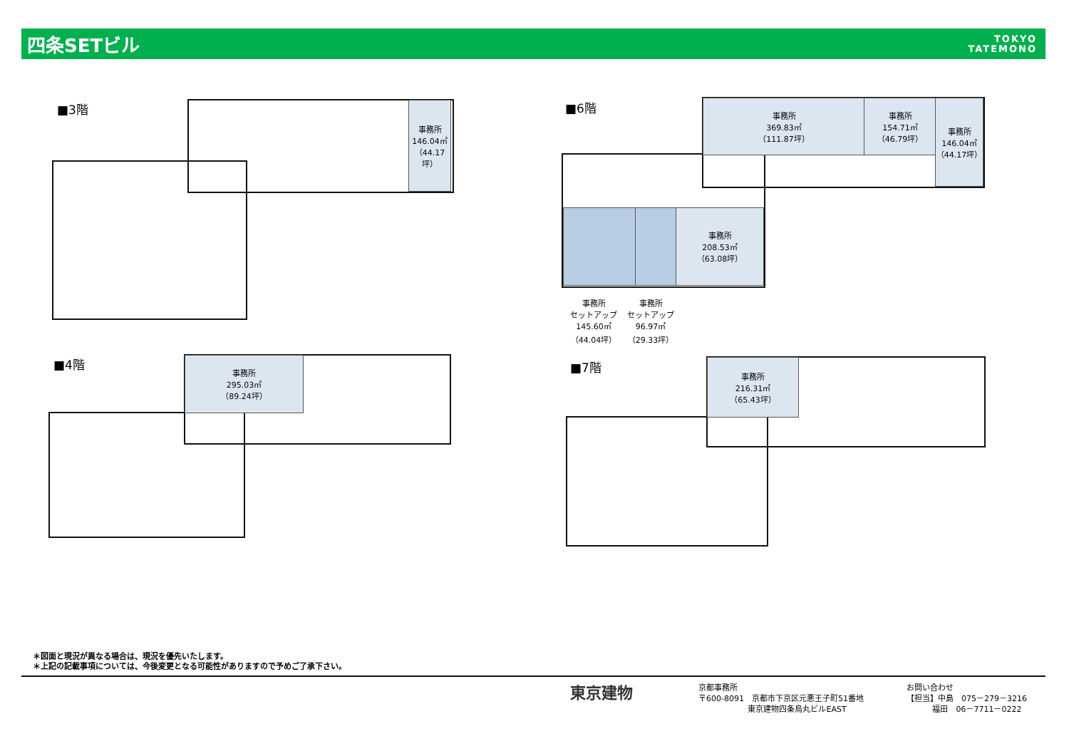四条SETビル
TOKYO
TATEMONO
■3階
事務所
146.04㎡
（44.17坪）
■6階
事務所
369.83㎡
（111.87坪）
事務所
154.71㎡
（46.79坪）
事務所
146.04㎡
（44.17坪）
事務所
208.53㎡
（63.08坪）
事務所
セットアップ
145.60㎡
（44.04坪）
事務所
セットアップ
96.97㎡
（29.33坪）
■4階
事務所
295.03㎡
（89.24坪）
■7階
事務所
216.31㎡
（65.43坪）
＊図面と現況が異なる場合は、現況を優先いたします。
＊上記の記載事項については、今後変更となる可能性がありますので予めご了承下さい。
東京建物
京都事務所
〒600-8091　京都市下京区元悪王子町51番地
　　　　　　 東京建物四条烏丸ビルEAST
お問い合わせ
【担当】中島　075－279－3216
　　　 福田　06－7711－0222